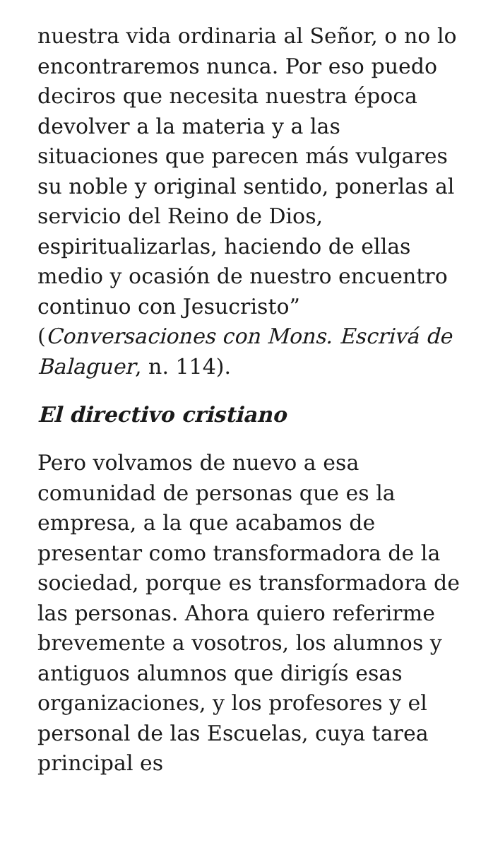nuestra vida ordinaria al Señor, o no lo encontraremos nunca. Por eso puedo deciros que necesita nuestra época devolver a la materia y a las situaciones que parecen más vulgares su noble y original sentido, ponerlas al servicio del Reino de Dios, espiritualizarlas, haciendo de ellas medio y ocasión de nuestro encuentro continuo con Jesucristo” (Conversaciones con Mons. Escrivá de Balaguer, n. 114).
El directivo cristiano
Pero volvamos de nuevo a esa comunidad de personas que es la empresa, a la que acabamos de presentar como transformadora de la sociedad, porque es transformadora de las personas. Ahora quiero referirme brevemente a vosotros, los alumnos y antiguos alumnos que dirigís esas organizaciones, y los profesores y el personal de las Escuelas, cuya tarea principal es